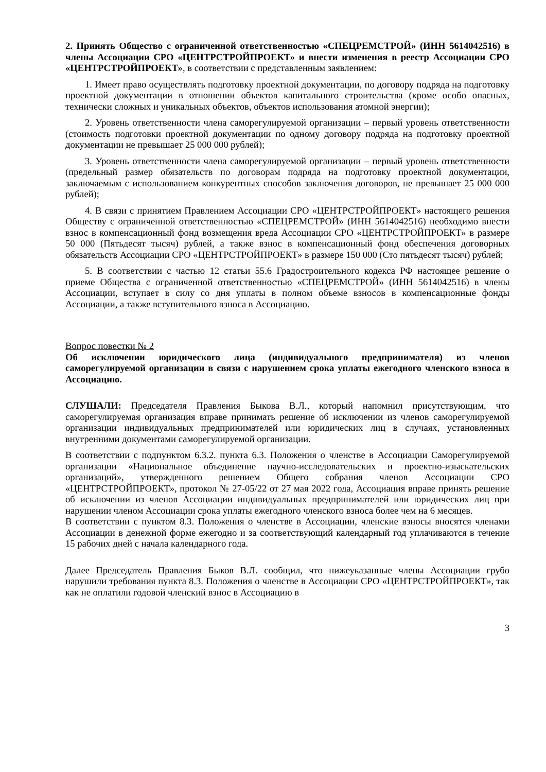2. Принять Общество с ограниченной ответственностью «СПЕЦРЕМСТРОЙ» (ИНН 5614042516) в члены Ассоциации СРО «ЦЕНТРСТРОЙПРОЕКТ» и внести изменения в реестр Ассоциации СРО «ЦЕНТРСТРОЙПРОЕКТ», в соответствии с представленным заявлением:
1. Имеет право осуществлять подготовку проектной документации, по договору подряда на подготовку проектной документации в отношении объектов капитального строительства (кроме особо опасных, технически сложных и уникальных объектов, объектов использования атомной энергии);
2. Уровень ответственности члена саморегулируемой организации – первый уровень ответственности (стоимость подготовки проектной документации по одному договору подряда на подготовку проектной документации не превышает 25 000 000 рублей);
3. Уровень ответственности члена саморегулируемой организации – первый уровень ответственности (предельный размер обязательств по договорам подряда на подготовку проектной документации, заключаемым с использованием конкурентных способов заключения договоров, не превышает 25 000 000 рублей);
4. В связи с принятием Правлением Ассоциации СРО «ЦЕНТРСТРОЙПРОЕКТ» настоящего решения Обществу с ограниченной ответственностью «СПЕЦРЕМСТРОЙ» (ИНН 5614042516) необходимо внести взнос в компенсационный фонд возмещения вреда Ассоциации СРО «ЦЕНТРСТРОЙПРОЕКТ» в размере 50 000 (Пятьдесят тысяч) рублей, а также взнос в компенсационный фонд обеспечения договорных обязательств Ассоциации СРО «ЦЕНТРСТРОЙПРОЕКТ» в размере 150 000 (Сто пятьдесят тысяч) рублей;
5. В соответствии с частью 12 статьи 55.6 Градостроительного кодекса РФ настоящее решение о приеме Общества с ограниченной ответственностью «СПЕЦРЕМСТРОЙ» (ИНН 5614042516) в члены Ассоциации, вступает в силу со дня уплаты в полном объеме взносов в компенсационные фонды Ассоциации, а также вступительного взноса в Ассоциацию.
Вопрос повестки № 2
Об исключении юридического лица (индивидуального предпринимателя) из членов саморегулируемой организации в связи с нарушением срока уплаты ежегодного членского взноса в Ассоциацию.
СЛУШАЛИ: Председателя Правления Быкова В.Л., который напомнил присутствующим, что саморегулируемая организация вправе принимать решение об исключении из членов саморегулируемой организации индивидуальных предпринимателей или юридических лиц в случаях, установленных внутренними документами саморегулируемой организации.
В соответствии с подпунктом 6.3.2. пункта 6.3. Положения о членстве в Ассоциации Саморегулируемой организации «Национальное объединение научно-исследовательских и проектно-изыскательских организаций», утвержденного решением Общего собрания членов Ассоциации СРО «ЦЕНТРСТРОЙПРОЕКТ», протокол № 27-05/22 от 27 мая 2022 года, Ассоциация вправе принять решение об исключении из членов Ассоциации индивидуальных предпринимателей или юридических лиц при нарушении членом Ассоциации срока уплаты ежегодного членского взноса более чем на 6 месяцев.
В соответствии с пунктом 8.3. Положения о членстве в Ассоциации, членские взносы вносятся членами Ассоциации в денежной форме ежегодно и за соответствующий календарный год уплачиваются в течение 15 рабочих дней с начала календарного года.
Далее Председатель Правления Быков В.Л. сообщил, что нижеуказанные члены Ассоциации грубо нарушили требования пункта 8.3. Положения о членстве в Ассоциации СРО «ЦЕНТРСТРОЙПРОЕКТ», так как не оплатили годовой членский взнос в Ассоциацию в
3